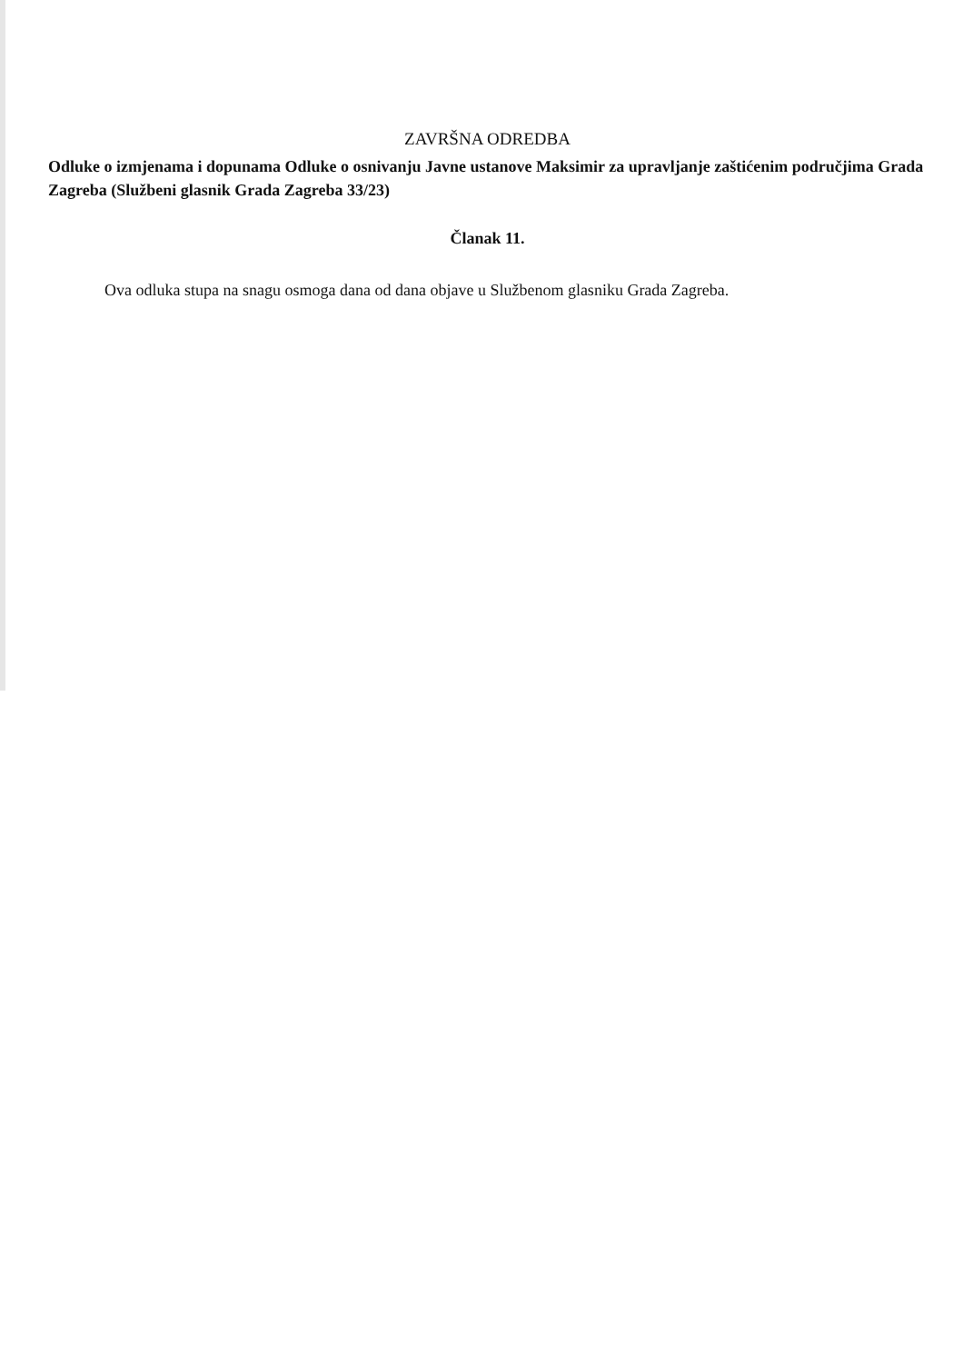ZAVRŠNA ODREDBA
Odluke o izmjenama i dopunama Odluke o osnivanju Javne ustanove Maksimir za upravljanje zaštićenim područjima Grada Zagreba (Službeni glasnik Grada Zagreba 33/23)
Članak 11.
Ova odluka stupa na snagu osmoga dana od dana objave u Službenom glasniku Grada Zagreba.